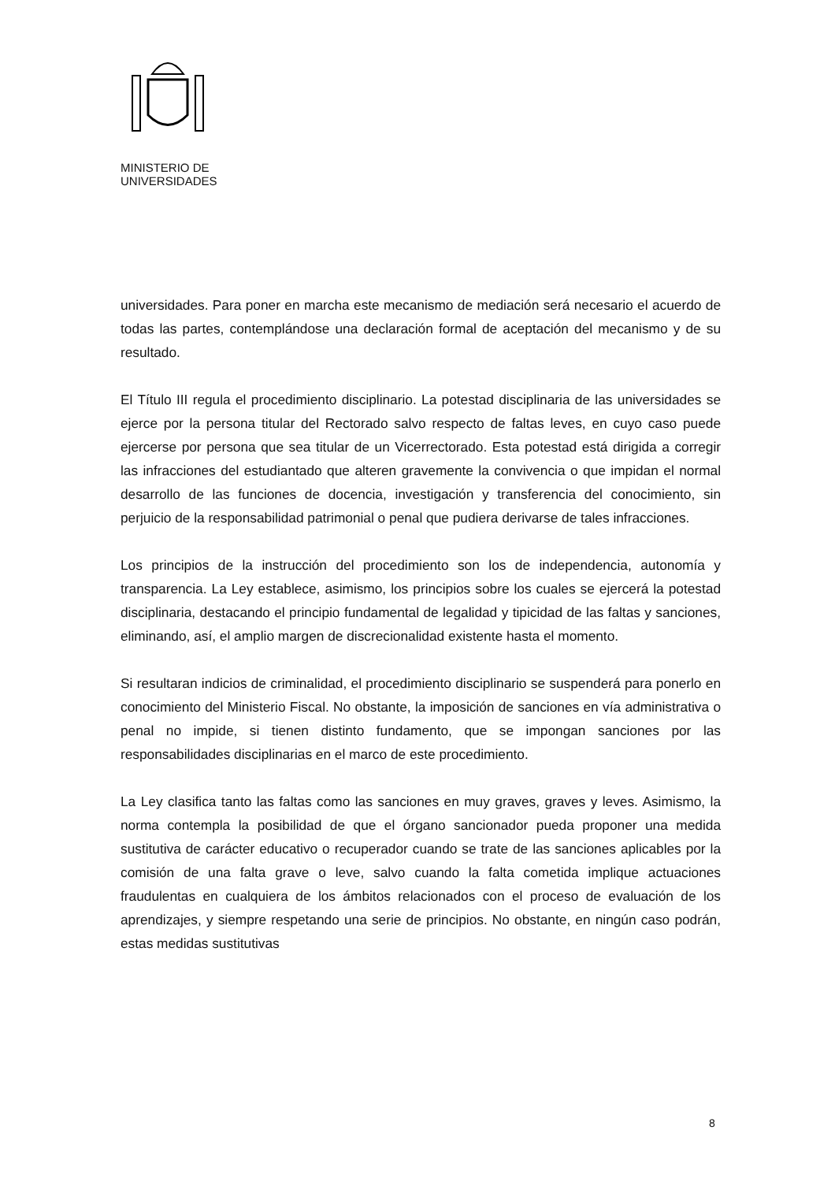MINISTERIO DE
UNIVERSIDADES
universidades. Para poner en marcha este mecanismo de mediación será necesario el acuerdo de todas las partes, contemplándose una declaración formal de aceptación del mecanismo y de su resultado.
El Título III regula el procedimiento disciplinario. La potestad disciplinaria de las universidades se ejerce por la persona titular del Rectorado salvo respecto de faltas leves, en cuyo caso puede ejercerse por persona que sea titular de un Vicerrectorado. Esta potestad está dirigida a corregir las infracciones del estudiantado que alteren gravemente la convivencia o que impidan el normal desarrollo de las funciones de docencia, investigación y transferencia del conocimiento, sin perjuicio de la responsabilidad patrimonial o penal que pudiera derivarse de tales infracciones.
Los principios de la instrucción del procedimiento son los de independencia, autonomía y transparencia. La Ley establece, asimismo, los principios sobre los cuales se ejercerá la potestad disciplinaria, destacando el principio fundamental de legalidad y tipicidad de las faltas y sanciones, eliminando, así, el amplio margen de discrecionalidad existente hasta el momento.
Si resultaran indicios de criminalidad, el procedimiento disciplinario se suspenderá para ponerlo en conocimiento del Ministerio Fiscal. No obstante, la imposición de sanciones en vía administrativa o penal no impide, si tienen distinto fundamento, que se impongan sanciones por las responsabilidades disciplinarias en el marco de este procedimiento.
La Ley clasifica tanto las faltas como las sanciones en muy graves, graves y leves. Asimismo, la norma contempla la posibilidad de que el órgano sancionador pueda proponer una medida sustitutiva de carácter educativo o recuperador cuando se trate de las sanciones aplicables por la comisión de una falta grave o leve, salvo cuando la falta cometida implique actuaciones fraudulentas en cualquiera de los ámbitos relacionados con el proceso de evaluación de los aprendizajes, y siempre respetando una serie de principios. No obstante, en ningún caso podrán, estas medidas sustitutivas
8